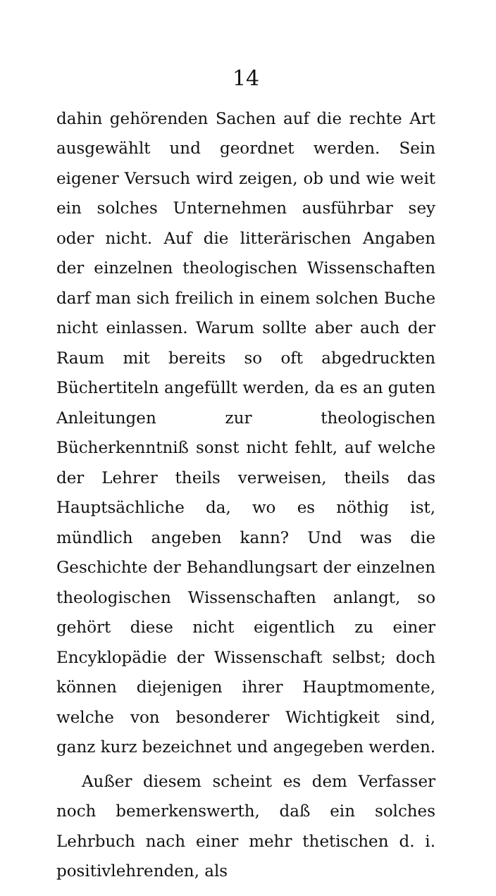14
dahin gehörenden Sachen auf die rechte Art ausgewählt und geordnet werden. Sein eigener Versuch wird zeigen, ob und wie weit ein solches Unternehmen ausführbar sey oder nicht. Auf die litterärischen Angaben der einzelnen theologischen Wissenschaften darf man sich freilich in einem solchen Buche nicht einlassen. Warum sollte aber auch der Raum mit bereits so oft abgedruckten Büchertiteln angefüllt werden, da es an guten Anleitungen zur theologischen Bücherkenntniß sonst nicht fehlt, auf welche der Lehrer theils verweisen, theils das Hauptsächliche da, wo es nöthig ist, mündlich angeben kann? Und was die Geschichte der Behandlungsart der einzelnen theologischen Wissenschaften anlangt, so gehört diese nicht eigentlich zu einer Encyklopädie der Wissenschaft selbst; doch können diejenigen ihrer Hauptmomente, welche von besonderer Wichtigkeit sind, ganz kurz bezeichnet und angegeben werden.
Außer diesem scheint es dem Verfasser noch bemerkenswerth, daß ein solches Lehrbuch nach einer mehr thetischen d. i. positivlehrenden, als